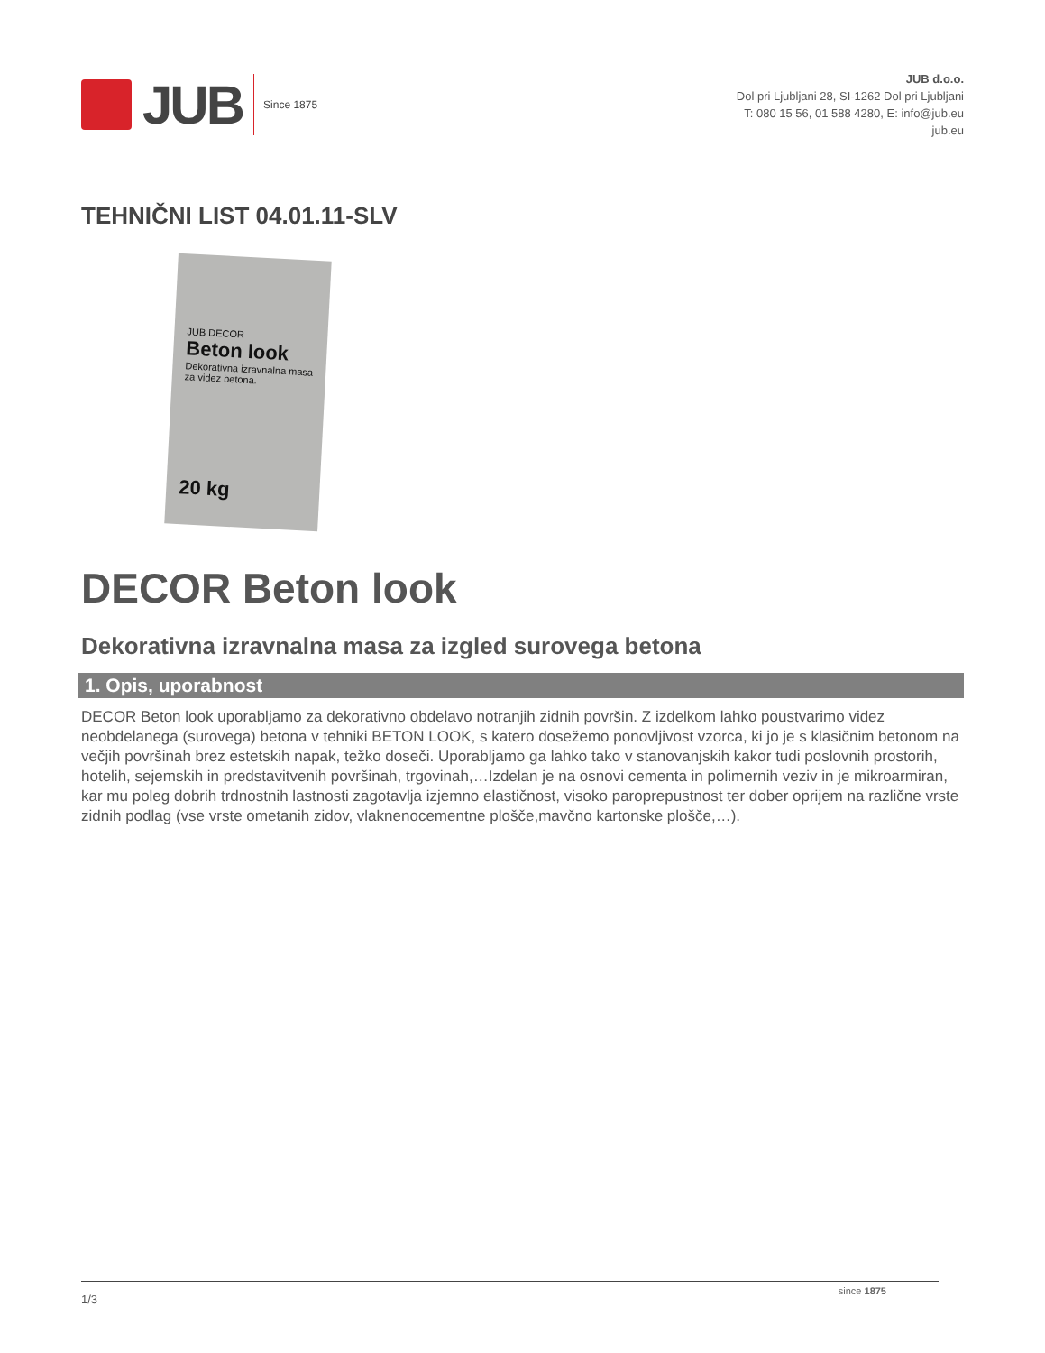JUB
Since 1875
JUB d.o.o.
Dol pri Ljubljani 28, SI-1262 Dol pri Ljubljani
T: 080 15 56, 01 588 4280, E: info@jub.eu
jub.eu
TEHNIČNI LIST 04.01.11-SLV
JUB DECOR
Beton look
Dekorativna izravnalna masa za videz betona.
20 kg
DECOR Beton look
Dekorativna izravnalna masa za izgled surovega betona
1. Opis, uporabnost
DECOR Beton look uporabljamo za dekorativno obdelavo notranjih zidnih površin. Z izdelkom lahko poustvarimo videz neobdelanega (surovega) betona v tehniki BETON LOOK, s katero dosežemo ponovljivost vzorca, ki jo je s klasičnim betonom na večjih površinah brez estetskih napak, težko doseči. Uporabljamo ga lahko tako v stanovanjskih kakor tudi poslovnih prostorih, hotelih, sejemskih in predstavitvenih površinah, trgovinah,…Izdelan je na osnovi cementa in polimernih veziv in je mikroarmiran, kar mu poleg dobrih trdnostnih lastnosti zagotavlja izjemno elastičnost, visoko paroprepustnost ter dober oprijem na različne vrste zidnih podlag (vse vrste ometanih zidov, vlaknenocementne plošče,mavčno kartonske plošče,…).
since 1875
1/3